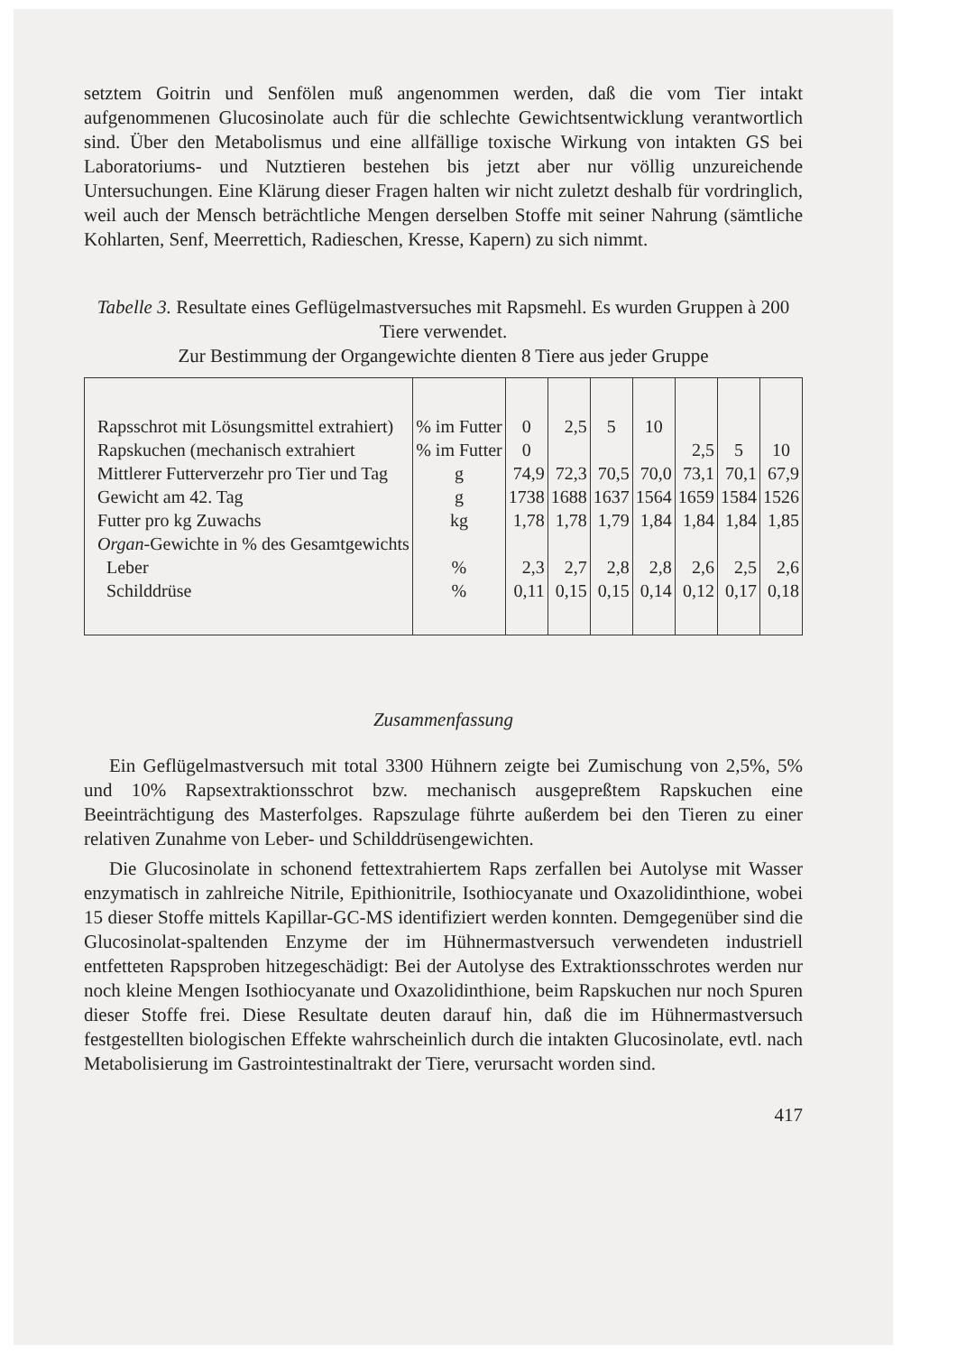setztem Goitrin und Senfölen muß angenommen werden, daß die vom Tier intakt aufgenommenen Glucosinolate auch für die schlechte Gewichtsentwicklung verantwortlich sind. Über den Metabolismus und eine allfällige toxische Wirkung von intakten GS bei Laboratoriums- und Nutztieren bestehen bis jetzt aber nur völlig unzureichende Untersuchungen. Eine Klärung dieser Fragen halten wir nicht zuletzt deshalb für vordringlich, weil auch der Mensch beträchtliche Mengen derselben Stoffe mit seiner Nahrung (sämtliche Kohlarten, Senf, Meerrettich, Radieschen, Kresse, Kapern) zu sich nimmt.
Tabelle 3. Resultate eines Geflügelmastversuches mit Rapsmehl. Es wurden Gruppen à 200 Tiere verwendet.
Zur Bestimmung der Organgewichte dienten 8 Tiere aus jeder Gruppe
| Rapsschrot mit Lösungsmittel extrahiert) | % im Futter | 0 | 2,5 | 5 | 10 | | | |
| Rapskuchen (mechanisch extrahiert | % im Futter | 0 | | | | 2,5 | 5 | 10 |
| Mittlerer Futterverzehr pro Tier und Tag | g | 74,9 | 72,3 | 70,5 | 70,0 | 73,1 | 70,1 | 67,9 |
| Gewicht am 42. Tag | g | 1738 | 1688 | 1637 | 1564 | 1659 | 1584 | 1526 |
| Futter pro kg Zuwachs | kg | 1,78 | 1,78 | 1,79 | 1,84 | 1,84 | 1,84 | 1,85 |
| Organ -Gewichte in % des Gesamtgewichts | | | | | | | | |
| Leber | % | 2,3 | 2,7 | 2,8 | 2,8 | 2,6 | 2,5 | 2,6 |
| Schilddrüse | % | 0,11 | 0,15 | 0,15 | 0,14 | 0,12 | 0,17 | 0,18 |
Zusammenfassung
Ein Geflügelmastversuch mit total 3300 Hühnern zeigte bei Zumischung von 2,5%, 5% und 10% Rapsextraktionsschrot bzw. mechanisch ausgepreßtem Rapskuchen eine Beeinträchtigung des Masterfolges. Rapszulage führte außerdem bei den Tieren zu einer relativen Zunahme von Leber- und Schilddrüsengewichten.
Die Glucosinolate in schonend fettextrahiertem Raps zerfallen bei Autolyse mit Wasser enzymatisch in zahlreiche Nitrile, Epithionitrile, Isothiocyanate und Oxazolidinthione, wobei 15 dieser Stoffe mittels Kapillar-GC-MS identifiziert werden konnten. Demgegenüber sind die Glucosinolat-spaltenden Enzyme der im Hühnermastversuch verwendeten industriell entfetteten Rapsproben hitzegeschädigt: Bei der Autolyse des Extraktionsschrotes werden nur noch kleine Mengen Isothiocyanate und Oxazolidinthione, beim Rapskuchen nur noch Spuren dieser Stoffe frei. Diese Resultate deuten darauf hin, daß die im Hühnermastversuch festgestellten biologischen Effekte wahrscheinlich durch die intakten Glucosinolate, evtl. nach Metabolisierung im Gastrointestinaltrakt der Tiere, verursacht worden sind.
417